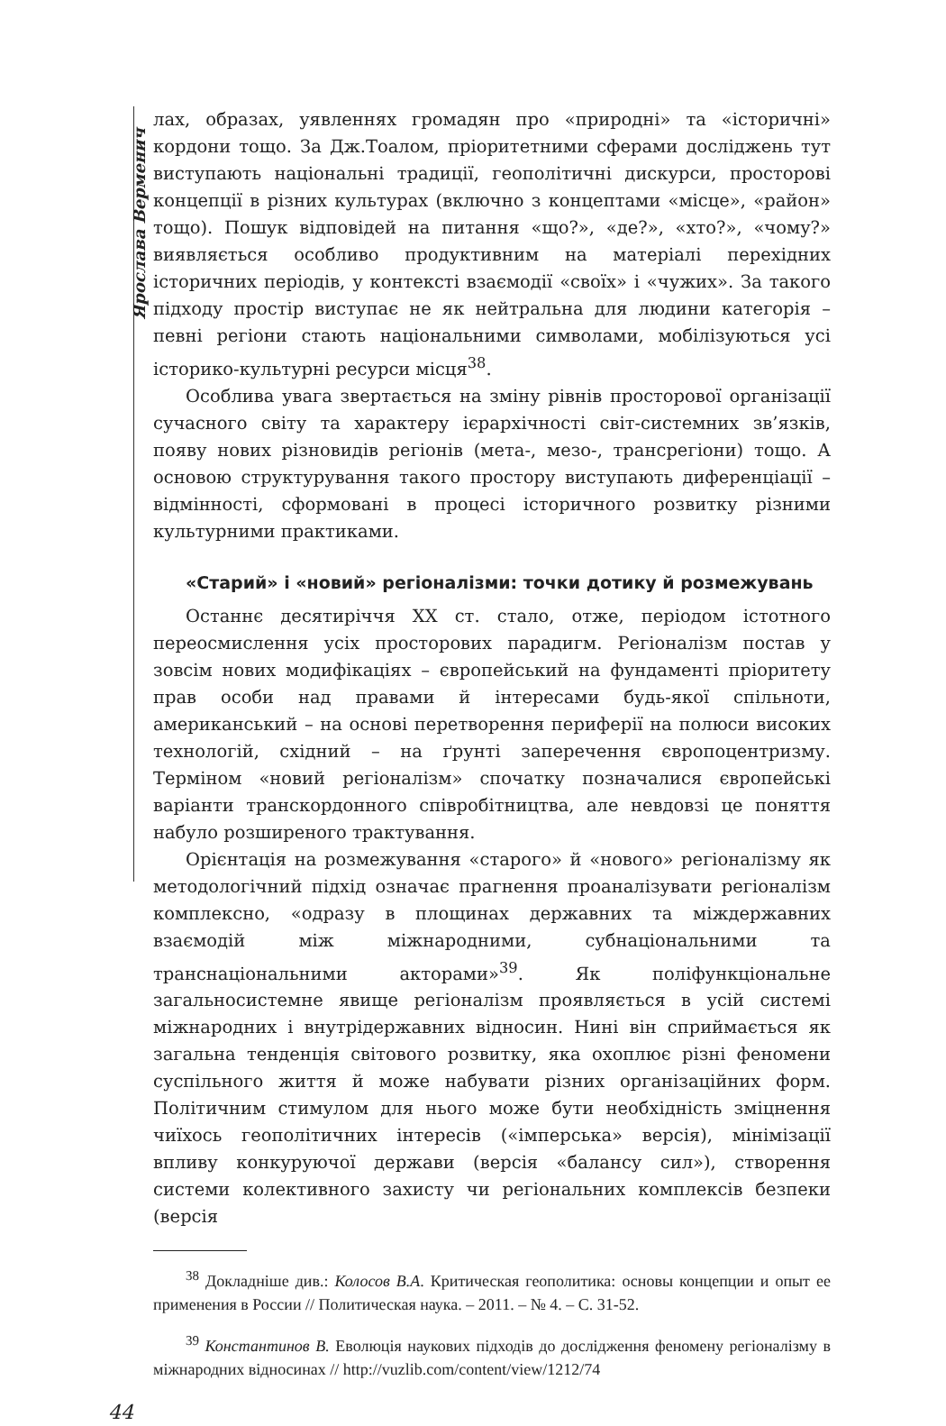Ярослава Верменич
лах, образах, уявленнях громадян про «природні» та «історичні» кордони тощо. За Дж.Тоалом, пріоритетними сферами досліджень тут виступають національні традиції, геополітичні дискурси, просторові концепції в різних культурах (включно з концептами «місце», «район» тощо). Пошук відповідей на питання «що?», «де?», «хто?», «чому?» виявляється особливо продуктивним на матеріалі перехідних історичних періодів, у контексті взаємодії «своїх» і «чужих». За такого підходу простір виступає не як нейтральна для людини категорія – певні регіони стають національними символами, мобілізуються усі історико-культурні ресурси місця<sup>38</sup>.
Особлива увага звертається на зміну рівнів просторової організації сучасного світу та характеру ієрархічності світ-системних зв’язків, появу нових різновидів регіонів (мета-, мезо-, трансрегіони) тощо. А основою структурування такого простору виступають диференціації – відмінності, сформовані в процесі історичного розвитку різними культурними практиками.
«Старий» і «новий» регіоналізми: точки дотику й розмежувань
Останнє десятиріччя XX ст. стало, отже, періодом істотного переосмислення усіх просторових парадигм. Регіоналізм постав у зовсім нових модифікаціях – європейський на фундаменті пріоритету прав особи над правами й інтересами будь-якої спільноти, американський – на основі перетворення периферії на полюси високих технологій, східний – на ґрунті заперечення європоцентризму. Терміном «новий регіоналізм» спочатку позначалися європейські варіанти транскордонного співробітництва, але невдовзі це поняття набуло розширеного трактування.
Орієнтація на розмежування «старого» й «нового» регіоналізму як методологічний підхід означає прагнення проаналізувати регіоналізм комплексно, «одразу в площинах державних та міждержавних взаємодій між міжнародними, субнаціональними та транснаціональними акторами»<sup>39</sup>. Як поліфункціональне загальносистемне явище регіоналізм проявляється в усій системі міжнародних і внутрідержавних відносин. Нині він сприймається як загальна тенденція світового розвитку, яка охоплює різні феномени суспільного життя й може набувати різних організаційних форм. Політичним стимулом для нього може бути необхідність зміцнення чиїхось геополітичних інтересів («імперська» версія), мінімізації впливу конкуруючої держави (версія «балансу сил»), створення системи колективного захисту чи регіональних комплексів безпеки (версія
<sup>38</sup> Докладніше див.: Колосов В.А. Критическая геополитика: основы концепции и опыт ее применения в России // Политическая наука. – 2011. – № 4. – С. 31-52.
<sup>39</sup> Константинов В. Еволюція наукових підходів до дослідження феномену регіоналізму в міжнародних відносинах // http://vuzlib.com/content/view/1212/74
44